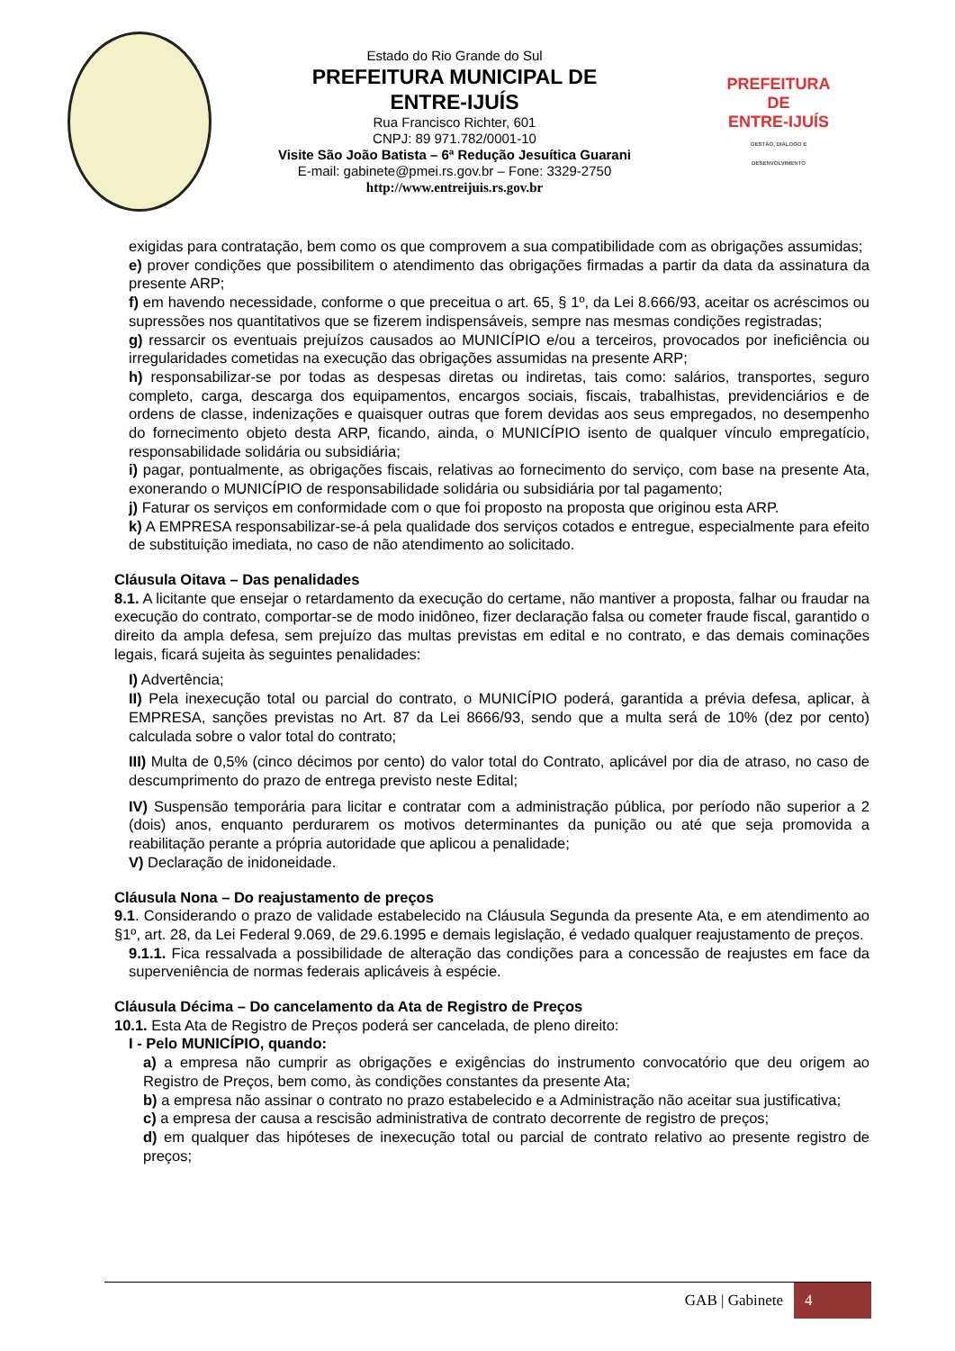Estado do Rio Grande do Sul
PREFEITURA MUNICIPAL DE
ENTRE-IJUÍS
Rua Francisco Richter, 601
CNPJ: 89 971.782/0001-10
Visite São João Batista – 6ª Redução Jesuítica Guarani
E-mail: gabinete@pmei.rs.gov.br – Fone: 3329-2750
http://www.entreijuis.rs.gov.br
PREFEITURA DE
ENTRE-IJUÍS
GESTÃO, DIÁLOGO E DESENVOLVIMENTO
exigidas para contratação, bem como os que comprovem a sua compatibilidade com as obrigações assumidas;
e) prover condições que possibilitem o atendimento das obrigações firmadas a partir da data da assinatura da presente ARP;
f) em havendo necessidade, conforme o que preceitua o art. 65, § 1º, da Lei 8.666/93, aceitar os acréscimos ou supressões nos quantitativos que se fizerem indispensáveis, sempre nas mesmas condições registradas;
g) ressarcir os eventuais prejuízos causados ao MUNICÍPIO e/ou a terceiros, provocados por ineficiência ou irregularidades cometidas na execução das obrigações assumidas na presente ARP;
h) responsabilizar-se por todas as despesas diretas ou indiretas, tais como: salários, transportes, seguro completo, carga, descarga dos equipamentos, encargos sociais, fiscais, trabalhistas, previdenciários e de ordens de classe, indenizações e quaisquer outras que forem devidas aos seus empregados, no desempenho do fornecimento objeto desta ARP, ficando, ainda, o MUNICÍPIO isento de qualquer vínculo empregatício, responsabilidade solidária ou subsidiária;
i) pagar, pontualmente, as obrigações fiscais, relativas ao fornecimento do serviço, com base na presente Ata, exonerando o MUNICÍPIO de responsabilidade solidária ou subsidiária por tal pagamento;
j) Faturar os serviços em conformidade com o que foi proposto na proposta que originou esta ARP.
k) A EMPRESA responsabilizar-se-á pela qualidade dos serviços cotados e entregue, especialmente para efeito de substituição imediata, no caso de não atendimento ao solicitado.
Cláusula Oitava – Das penalidades
8.1. A licitante que ensejar o retardamento da execução do certame, não mantiver a proposta, falhar ou fraudar na execução do contrato, comportar-se de modo inidôneo, fizer declaração falsa ou cometer fraude fiscal, garantido o direito da ampla defesa, sem prejuízo das multas previstas em edital e no contrato, e das demais cominações legais, ficará sujeita às seguintes penalidades:
I) Advertência;
II) Pela inexecução total ou parcial do contrato, o MUNICÍPIO poderá, garantida a prévia defesa, aplicar, à EMPRESA, sanções previstas no Art. 87 da Lei 8666/93, sendo que a multa será de 10% (dez por cento) calculada sobre o valor total do contrato;
III) Multa de 0,5% (cinco décimos por cento) do valor total do Contrato, aplicável por dia de atraso, no caso de descumprimento do prazo de entrega previsto neste Edital;
IV) Suspensão temporária para licitar e contratar com a administração pública, por período não superior a 2 (dois) anos, enquanto perdurarem os motivos determinantes da punição ou até que seja promovida a reabilitação perante a própria autoridade que aplicou a penalidade;
V) Declaração de inidoneidade.
Cláusula Nona – Do reajustamento de preços
9.1. Considerando o prazo de validade estabelecido na Cláusula Segunda da presente Ata, e em atendimento ao §1º, art. 28, da Lei Federal 9.069, de 29.6.1995 e demais legislação, é vedado qualquer reajustamento de preços.
9.1.1. Fica ressalvada a possibilidade de alteração das condições para a concessão de reajustes em face da superveniência de normas federais aplicáveis à espécie.
Cláusula Décima – Do cancelamento da Ata de Registro de Preços
10.1. Esta Ata de Registro de Preços poderá ser cancelada, de pleno direito:
I - Pelo MUNICÍPIO, quando:
a) a empresa não cumprir as obrigações e exigências do instrumento convocatório que deu origem ao Registro de Preços, bem como, às condições constantes da presente Ata;
b) a empresa não assinar o contrato no prazo estabelecido e a Administração não aceitar sua justificativa;
c) a empresa der causa a rescisão administrativa de contrato decorrente de registro de preços;
d) em qualquer das hipóteses de inexecução total ou parcial de contrato relativo ao presente registro de preços;
GAB | Gabinete 4